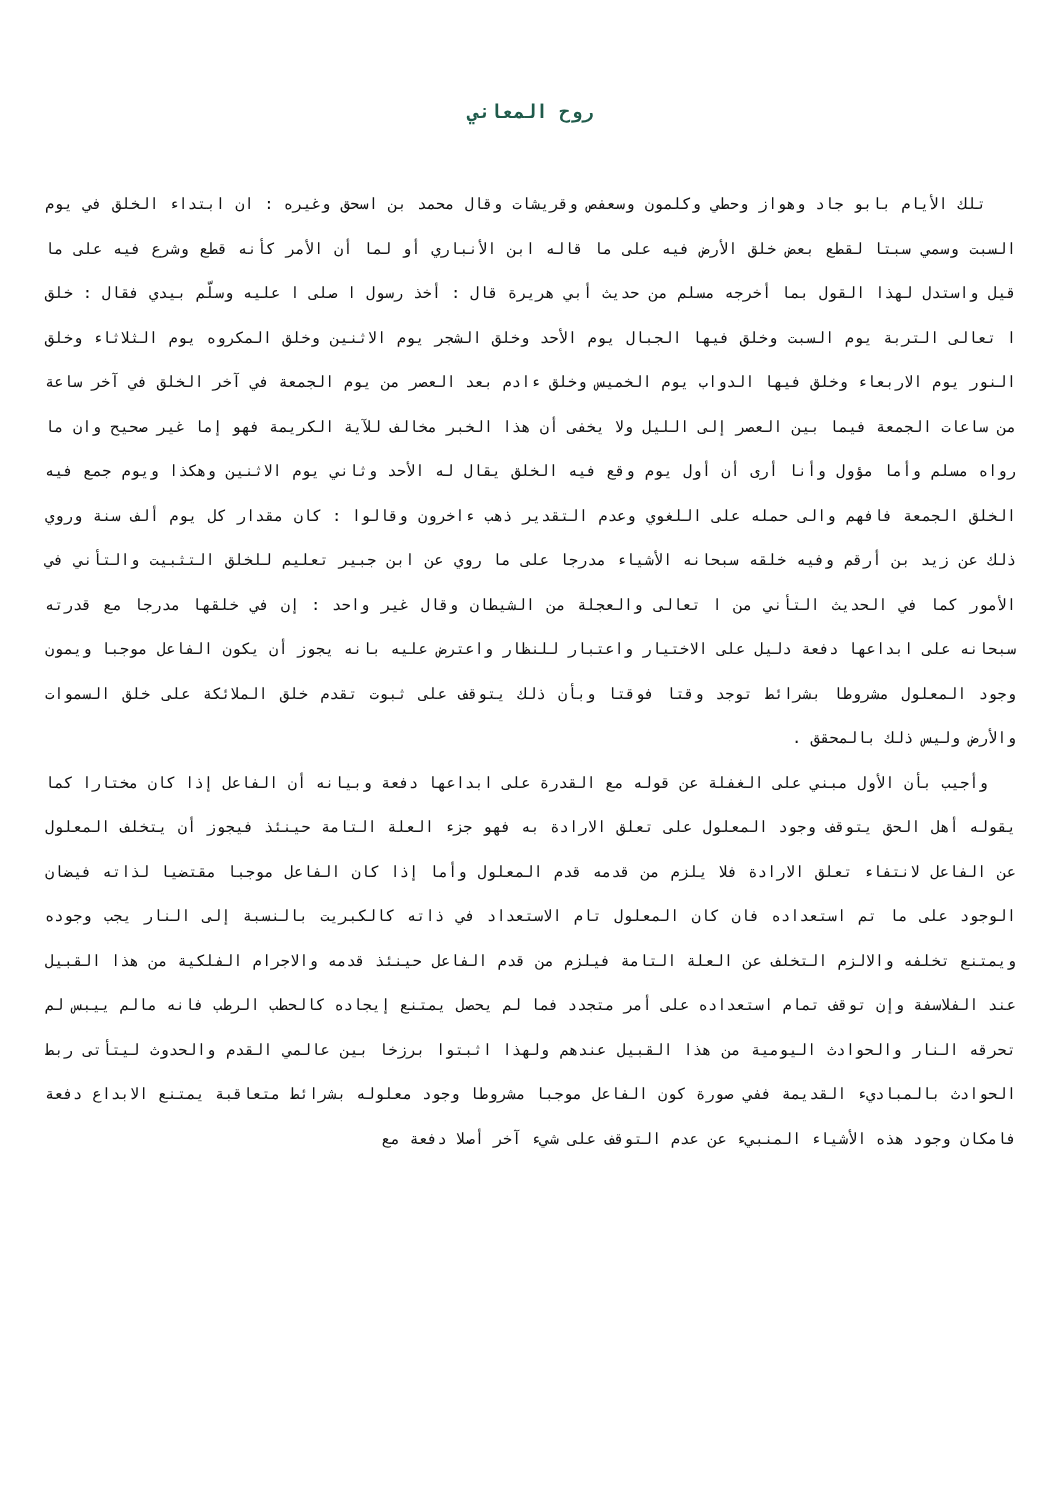روح المعاني
تلك الأيام بابو جاد وهواز وحطي وكلمون وسعفص وقريشات وقال محمد بن اسحق وغيره : ان ابتداء الخلق في يوم السبت وسمي سبتا لقطع بعض خلق الأرض فيه على ما قاله ابن الأنباري أو لما أن الأمر كأنه قطع وشرع فيه على ما قيل واستدل لهذا القول بما أخرجه مسلم من حديث أبي هريرة قال : أخذ رسول ا صلى ا عليه وسلّم بيدي فقال : خلق ا تعالى التربة يوم السبت وخلق فيها الجبال يوم الأحد وخلق الشجر يوم الاثنين وخلق المكروه يوم الثلاثاء وخلق النور يوم الاربعاء وخلق فيها الدواب يوم الخميس وخلق ءادم بعد العصر من يوم الجمعة في آخر الخلق في آخر ساعة من ساعات الجمعة فيما بين العصر إلى الليل ولا يخفى أن هذا الخبر مخالف للآية الكريمة فهو إما غير صحيح وان ما رواه مسلم وأما مؤول وأنا أرى أن أول يوم وقع فيه الخلق يقال له الأحد وثاني يوم الاثنين وهكذا ويوم جمع فيه الخلق الجمعة فافهم والى حمله على اللغوي وعدم التقدير ذهب ءاخرون وقالوا : كان مقدار كل يوم ألف سنة وروي ذلك عن زيد بن أرقم وفيه خلقه سبحانه الأشياء مدرجا على ما روي عن ابن جبير تعليم للخلق التثبيت والتأني في الأمور كما في الحديث التأني من ا تعالى والعجلة من الشيطان وقال غير واحد : إن في خلقها مدرجا مع قدرته سبحانه على ابداعها دفعة دليل على الاختيار واعتبار للنظار واعترض عليه بانه يجوز أن يكون الفاعل موجبا ويمون وجود المعلول مشروطا بشرائط توجد وقتا فوقتا وبأن ذلك يتوقف على ثبوت تقدم خلق الملائكة على خلق السموات والأرض وليس ذلك بالمحقق .
وأجيب بأن الأول مبني على الغفلة عن قوله مع القدرة على ابداعها دفعة وبيانه أن الفاعل إذا كان مختارا كما يقوله أهل الحق يتوقف وجود المعلول على تعلق الارادة به فهو جزء العلة التامة حينئذ فيجوز أن يتخلف المعلول عن الفاعل لانتفاء تعلق الارادة فلا يلزم من قدمه قدم المعلول وأما إذا كان الفاعل موجبا مقتضيا لذاته فيضان الوجود على ما تم استعداده فان كان المعلول تام الاستعداد في ذاته كالكبريت بالنسبة إلى النار يجب وجوده ويمتنع تخلفه والالزم التخلف عن العلة التامة فيلزم من قدم الفاعل حينئذ قدمه والاجرام الفلكية من هذا القبيل عند الفلاسفة وإن توقف تمام استعداده على أمر متجدد فما لم يحصل يمتنع إيجاده كالحطب الرطب فانه مالم ييبس لم تحرقه النار والحوادث اليومية من هذا القبيل عندهم ولهذا اثبتوا برزخا بين عالمي القدم والحدوث ليتأتى ربط الحوادث بالمباديء القديمة ففي صورة كون الفاعل موجبا مشروطا وجود معلوله بشرائط متعاقبة يمتنع الابداع دفعة فامكان وجود هذه الأشياء المنبيء عن عدم التوقف على شيء آخر أصلا دفعة مع